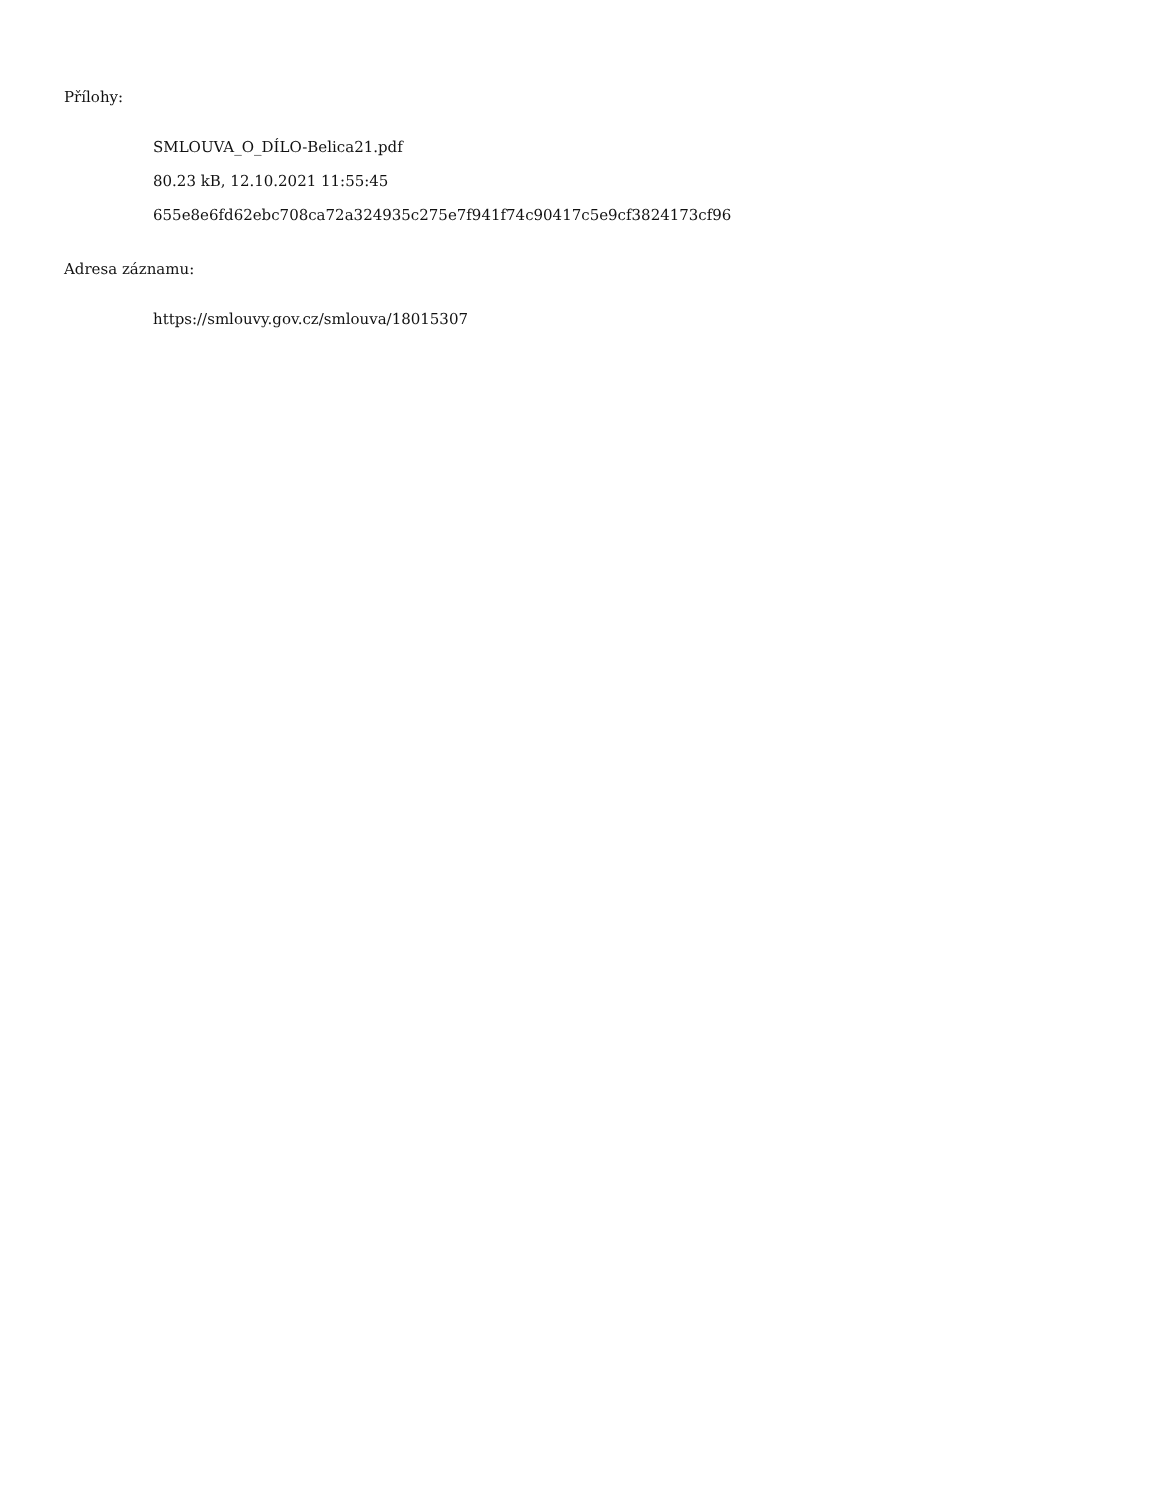Přílohy:
SMLOUVA_O_DÍLO-Belica21.pdf
80.23 kB, 12.10.2021 11:55:45
655e8e6fd62ebc708ca72a324935c275e7f941f74c90417c5e9cf3824173cf96
Adresa záznamu:
https://smlouvy.gov.cz/smlouva/18015307